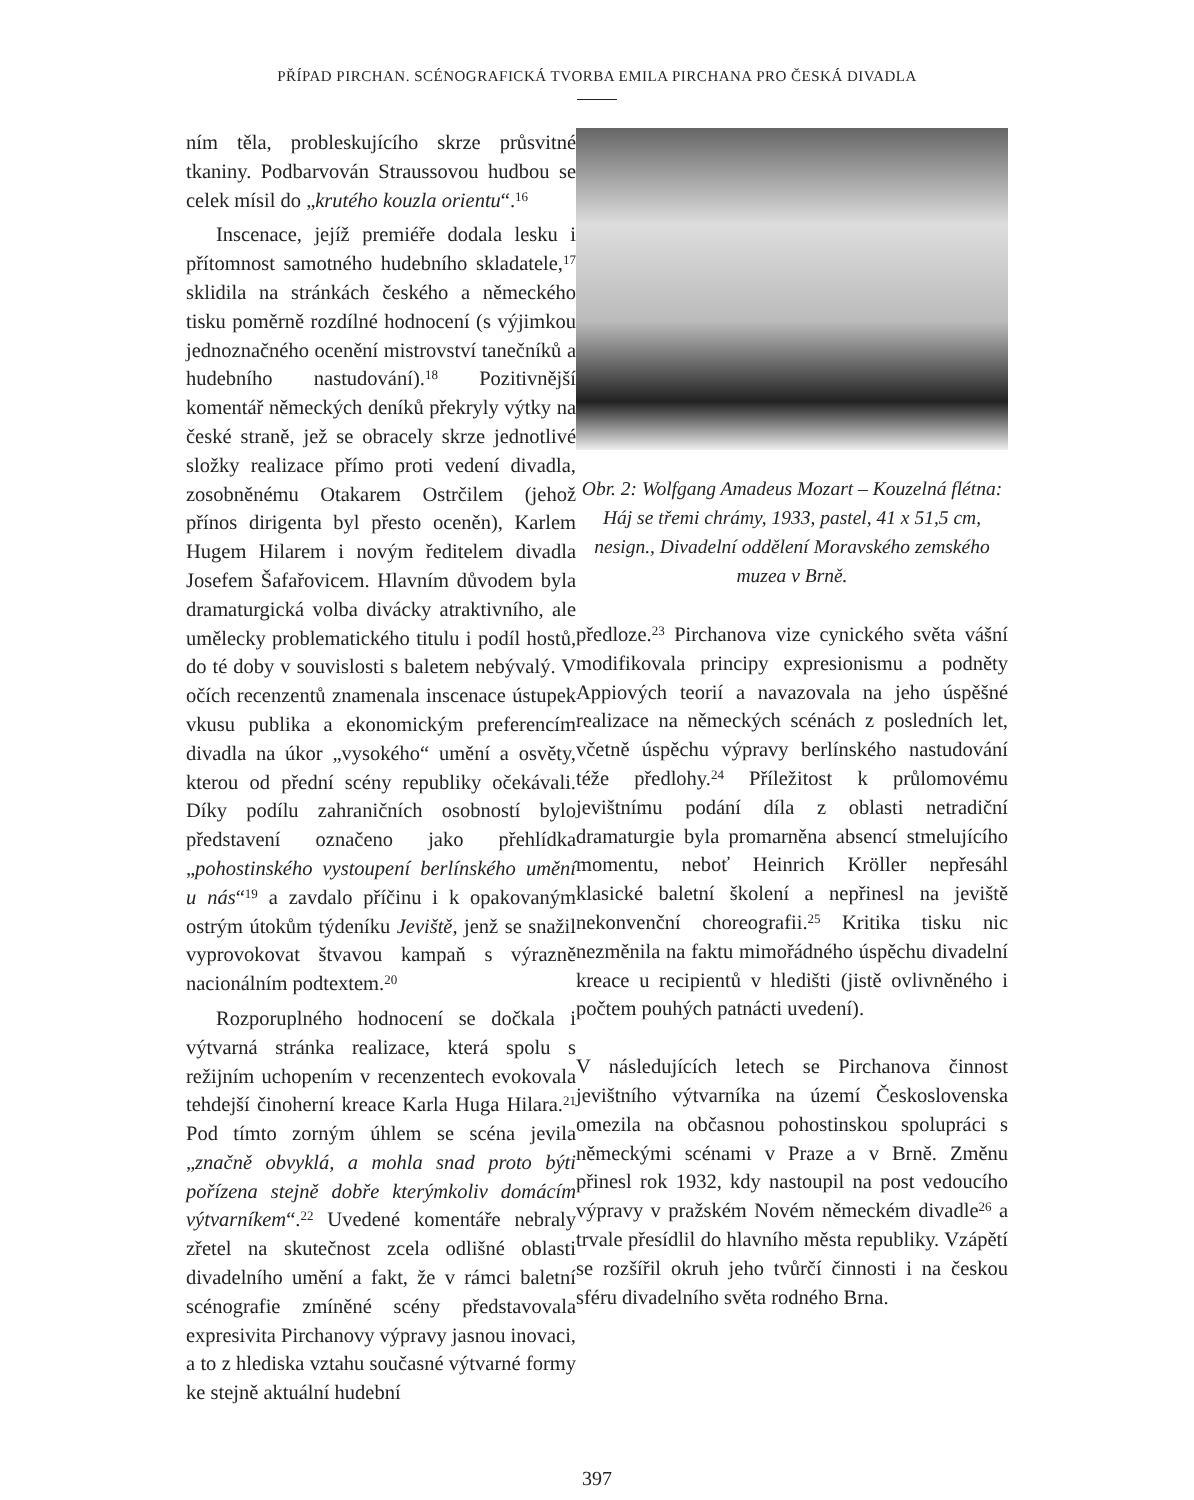PŘÍPAD PIRCHAN. SCÉNOGRAFICKÁ TVORBA EMILA PIRCHANA PRO ČESKÁ DIVADLA
ním těla, probleskujícího skrze průsvitné tkaniny. Podbarvován Straussovou hudbou se celek mísil do „krutého kouzla orientu“.<sup>16</sup>
Inscenace, jejíž premiéře dodala lesku i přítomnost samotného hudebního skladatele,<sup>17</sup> sklidila na stránkách českého a německého tisku poměrně rozdílné hodnocení (s výjimkou jednoznačného ocenění mistrovství tanečníků a hudebního nastudování).<sup>18</sup> Pozitivnější komentář německých deníků překryly výtky na české straně, jež se obracely skrze jednotlivé složky realizace přímo proti vedení divadla, zosobněnému Otakarem Ostrčilem (jehož přínos dirigenta byl přesto oceněn), Karlem Hugem Hilarem i novým ředitelem divadla Josefem Šafařovicem. Hlavním důvodem byla dramaturgická volba divácky atraktivního, ale umělecky problematického titulu i podíl hostů, do té doby v souvislosti s baletem nebývalý. V očích recenzentů znamenala inscenace ústupek vkusu publika a ekonomickým preferencím divadla na úkor „vysokého“ umění a osvěty, kterou od přední scény republiky očekávali. Díky podílu zahraničních osobností bylo představení označeno jako přehlídka „pohostinského vystoupení berlínského umění u nás“<sup>19</sup> a zavdalo příčinu i k opakovaným ostrým útokům týdeníku Jeviště, jenž se snažil vyprovokovat štvavou kampaň s výrazně nacionálním podtextem.<sup>20</sup>
Rozporuplného hodnocení se dočkala i výtvarná stránka realizace, která spolu s režijním uchopením v recenzentech evokovala tehdejší činoherní kreace Karla Huga Hilara.<sup>21</sup> Pod tímto zorným úhlem se scéna jevila „značně obvyklá, a mohla snad proto býti pořízena stejně dobře kterýmkoliv domácím výtvarníkem“.<sup>22</sup> Uvedené komentáře nebraly zřetel na skutečnost zcela odlišné oblasti divadelního umění a fakt, že v rámci baletní scénografie zmíněné scény představovala expresivita Pirchanovy výpravy jasnou inovaci, a to z hlediska vztahu současné výtvarné formy ke stejně aktuální hudební
Obr. 2: Wolfgang Amadeus Mozart – Kouzelná flétna: Háj se třemi chrámy, 1933, pastel, 41 x 51,5 cm, nesign., Divadelní oddělení Moravského zemského muzea v Brně.
předloze.<sup>23</sup> Pirchanova vize cynického světa vášní modifikovala principy expresionismu a podněty Appiových teorií a navazovala na jeho úspěšné realizace na německých scénách z posledních let, včetně úspěchu výpravy berlínského nastudování téže předlohy.<sup>24</sup> Příležitost k průlomovému jevištnímu podání díla z oblasti netradiční dramaturgie byla promarněna absencí stmelujícího momentu, neboť Heinrich Kröller nepřesáhl klasické baletní školení a nepřinesl na jeviště nekonvenční choreografii.<sup>25</sup> Kritika tisku nic nezměnila na faktu mimořádného úspěchu divadelní kreace u recipientů v hledišti (jistě ovlivněného i počtem pouhých patnácti uvedení).
V následujících letech se Pirchanova činnost jevištního výtvarníka na území Československa omezila na občasnou pohostinskou spolupráci s německými scénami v Praze a v Brně. Změnu přinesl rok 1932, kdy nastoupil na post vedoucího výpravy v pražském Novém německém divadle<sup>26</sup> a trvale přesídlil do hlavního města republiky. Vzápětí se rozšířil okruh jeho tvůrčí činnosti i na českou sféru divadelního světa rodného Brna.
397